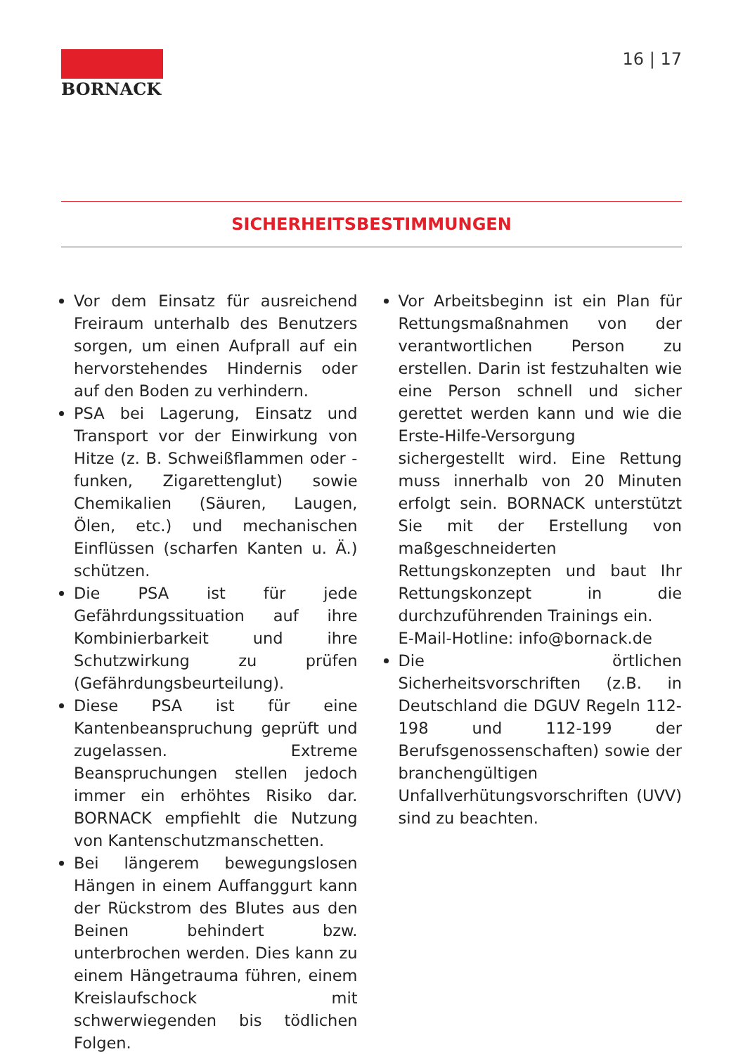BORNACK 16 | 17
SICHERHEITSBESTIMMUNGEN
Vor dem Einsatz für ausreichend Freiraum unterhalb des Benutzers sorgen, um einen Aufprall auf ein hervorstehendes Hindernis oder auf den Boden zu verhindern.
PSA bei Lagerung, Einsatz und Transport vor der Einwirkung von Hitze (z. B. Schweißflammen oder -funken, Zigarettenglut) sowie Chemikalien (Säuren, Laugen, Ölen, etc.) und mechanischen Einflüssen (scharfen Kanten u. Ä.) schützen.
Die PSA ist für jede Gefährdungssituation auf ihre Kombinierbarkeit und ihre Schutzwirkung zu prüfen (Gefährdungsbeurteilung).
Diese PSA ist für eine Kantenbeanspruchung geprüft und zugelassen. Extreme Beanspruchungen stellen jedoch immer ein erhöhtes Risiko dar. BORNACK empfiehlt die Nutzung von Kantenschutzmanschetten.
Bei längerem bewegungslosen Hängen in einem Auffanggurt kann der Rückstrom des Blutes aus den Beinen behindert bzw. unterbrochen werden. Dies kann zu einem Hängetrauma führen, einem Kreislaufschock mit schwerwiegenden bis tödlichen Folgen.
Vor Arbeitsbeginn ist ein Plan für Rettungsmaßnahmen von der verantwortlichen Person zu erstellen. Darin ist festzuhalten wie eine Person schnell und sicher gerettet werden kann und wie die Erste-Hilfe-Versorgung sichergestellt wird. Eine Rettung muss innerhalb von 20 Minuten erfolgt sein. BORNACK unterstützt Sie mit der Erstellung von maßgeschneiderten Rettungskonzepten und baut Ihr Rettungskonzept in die durchzuführenden Trainings ein.
E-Mail-Hotline: info@bornack.de
Die örtlichen Sicherheitsvorschriften (z.B. in Deutschland die DGUV Regeln 112-198 und 112-199 der Berufsgenossenschaften) sowie der branchengültigen Unfallverhütungsvorschriften (UVV) sind zu beachten.